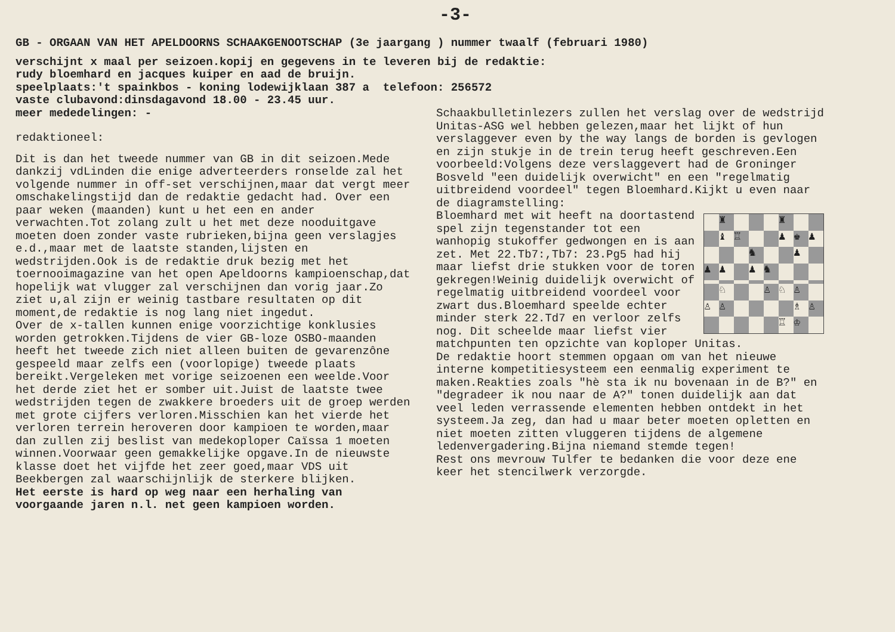-3-
GB - ORGAAN VAN HET APELDOORNS SCHAAKGENOOTSCHAP (3e jaargang ) nummer twaalf (februari 1980)
verschijnt x maal per seizoen.kopij en gegevens in te leveren bij de redaktie:
rudy bloemhard en jacques kuiper en aad de bruijn.
speelplaats:'t spainkbos - koning lodewijklaan 387 a telefoon: 256572
vaste clubavond:dinsdagavond 18.00 - 23.45 uur.
meer mededelingen: -
redaktioneel:
Dit is dan het tweede nummer van GB in dit seizoen.Mede dankzij vdLinden die enige adverteerders ronselde zal het volgende nummer in off-set verschijnen,maar dat vergt meer omschakelingstijd dan de redaktie gedacht had. Over een paar weken (maanden) kunt u het een en ander verwachten.Tot zolang zult u het met deze nooduitgave moeten doen zonder vaste rubrieken,bijna geen verslagjes e.d.,maar met de laatste standen,lijsten en wedstrijden.Ook is de redaktie druk bezig met het toernooimagazine van het open Apeldoorns kampioenschap,dat hopelijk wat vlugger zal verschijnen dan vorig jaar.Zo ziet u,al zijn er weinig tastbare resultaten op dit moment,de redaktie is nog lang niet ingedut.
Over de x-tallen kunnen enige voorzichtige konklusies worden getrokken.Tijdens de vier GB-loze OSBO-maanden heeft het tweede zich niet alleen buiten de gevarenzône gespeeld maar zelfs een (voorlopige) tweede plaats bereikt.Vergeleken met vorige seizoenen een weelde.Voor het derde ziet het er somber uit.Juist de laatste twee wedstrijden tegen de zwakkere broeders uit de groep werden met grote cijfers verloren.Misschien kan het vierde het verloren terrein heroveren door kampioen te worden,maar dan zullen zij beslist van medekoploper Caïssa 1 moeten winnen.Voorwaar geen gemakkelijke opgave.In de nieuwste klasse doet het vijfde het zeer goed,maar VDS uit Beekbergen zal waarschijnlijk de sterkere blijken.
Het eerste is hard op weg naar een herhaling van voorgaande jaren n.l. net geen kampioen worden.
Schaakbulletinlezers zullen het verslag over de wedstrijd Unitas-ASG wel hebben gelezen,maar het lijkt of hun verslaggever even by the way langs de borden is gevlogen en zijn stukje in de trein terug heeft geschreven.Een voorbeeld:Volgens deze verslaggevert had de Groninger Bosveld "een duidelijk overwicht" en een "regelmatig uitbreidend voordeel" tegen Bloemhard.Kijkt u even naar de diagramstelling:
♜
♜
♝
♖
♟
♚
♟
♞
♟
♟
♟
♟
♞
♘
♙
♘
♙
♙
♙
♗
♙
♖
♔
Bloemhard met wit heeft na doortastend spel zijn tegenstander tot een wanhopig stukoffer gedwongen en is aan zet. Met 22.Tb7:,Tb7: 23.Pg5 had hij maar liefst drie stukken voor de toren gekregen!Weinig duidelijk overwicht of regelmatig uitbreidend voordeel voor zwart dus.Bloemhard speelde echter minder sterk 22.Td7 en verloor zelfs nog. Dit scheelde maar liefst vier matchpunten ten opzichte van koploper Unitas.
De redaktie hoort stemmen opgaan om van het nieuwe interne kompetitiesysteem een eenmalig experiment te maken.Reakties zoals "hè sta ik nu bovenaan in de B?" en "degradeer ik nou naar de A?" tonen duidelijk aan dat veel leden verrassende elementen hebben ontdekt in het systeem.Ja zeg, dan had u maar beter moeten opletten en niet moeten zitten vluggeren tijdens de algemene ledenvergadering.Bijna niemand stemde tegen!
Rest ons mevrouw Tulfer te bedanken die voor deze ene keer het stencilwerk verzorgde.